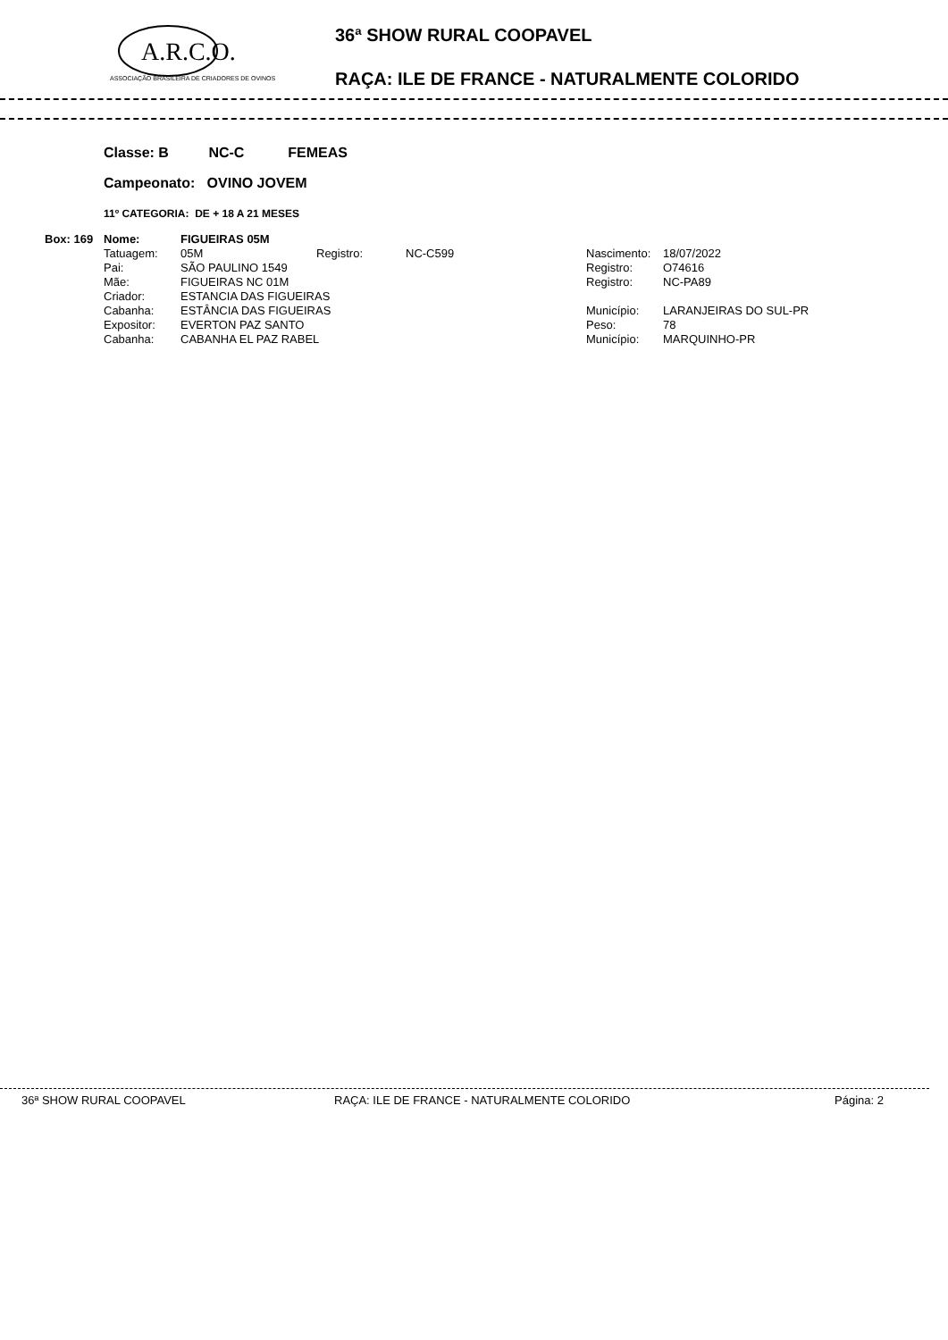A.R.C.O.
ASSOCIAÇÃO BRASILEIRA DE CRIADORES DE OVINOS
36ª SHOW RURAL COOPAVEL
RAÇA: ILE DE FRANCE - NATURALMENTE COLORIDO
Classe: B NC-C FEMEAS
Campeonato: OVINO JOVEM
11º CATEGORIA: DE + 18 A 21 MESES
| Box: 169 | Nome: | FIGUEIRAS 05M | | | | |
| | Tatuagem: | 05M | Registro: | NC-C599 | Nascimento: | 18/07/2022 |
| | Pai: | SÃO PAULINO 1549 | | | Registro: | O74616 |
| | Mãe: | FIGUEIRAS NC 01M | | | Registro: | NC-PA89 |
| | Criador: | ESTANCIA DAS FIGUEIRAS | | | | |
| | Cabanha: | ESTÂNCIA DAS FIGUEIRAS | | | Município: | LARANJEIRAS DO SUL-PR |
| | Expositor: | EVERTON PAZ SANTO | | | Peso: | 78 |
| | Cabanha: | CABANHA EL PAZ RABEL | | | Município: | MARQUINHO-PR |
36ª SHOW RURAL COOPAVEL RAÇA: ILE DE FRANCE - NATURALMENTE COLORIDO Página: 2